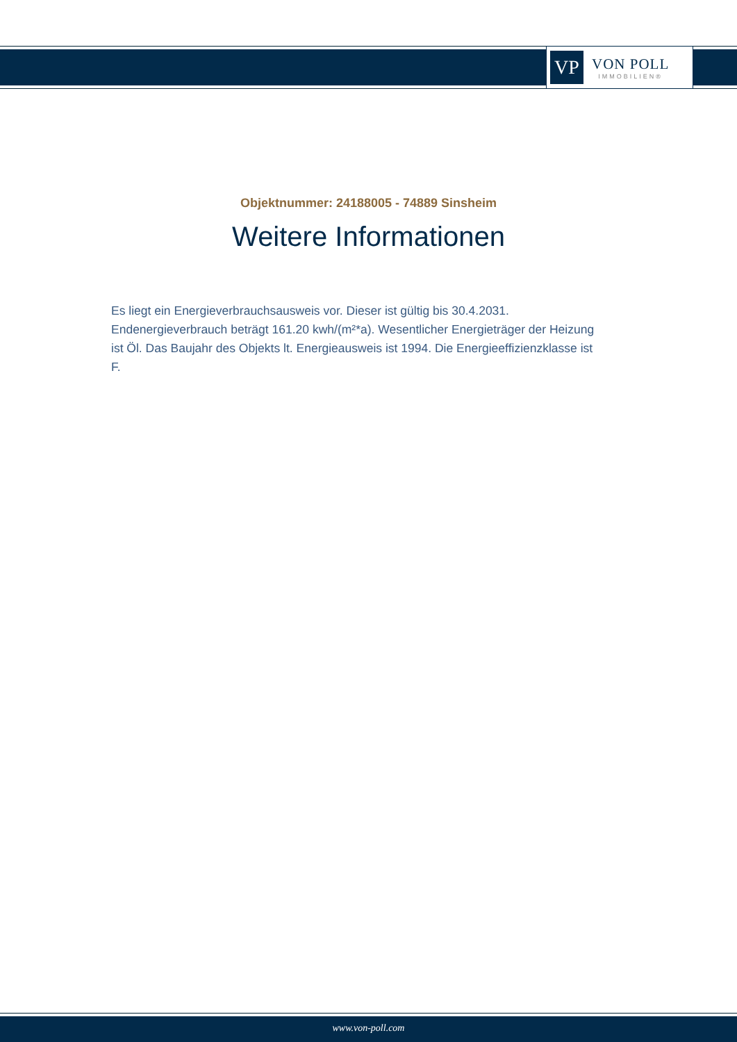VP
VON POLL
IMMOBILIEN®
Objektnummer: 24188005 - 74889 Sinsheim
Weitere Informationen
Es liegt ein Energieverbrauchsausweis vor. Dieser ist gültig bis 30.4.2031. Endenergieverbrauch beträgt 161.20 kwh/(m²*a). Wesentlicher Energieträger der Heizung ist Öl. Das Baujahr des Objekts lt. Energieausweis ist 1994. Die Energieeffizienzklasse ist F.
www.von-poll.com